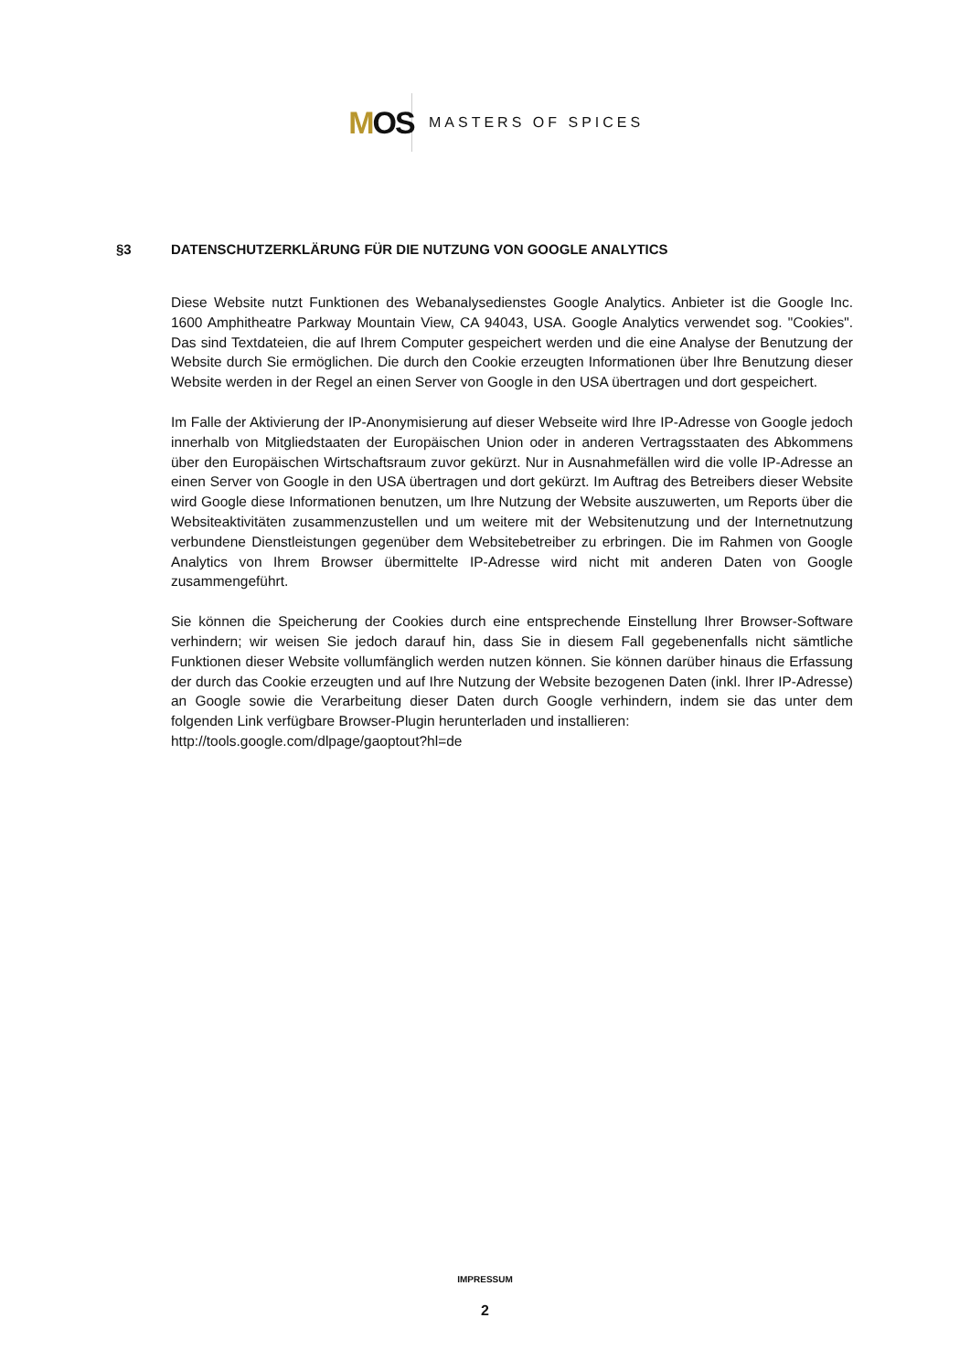M OS
MASTERS OF SPICES
§3 DATENSCHUTZERKLÄRUNG FÜR DIE NUTZUNG VON GOOGLE ANALYTICS
Diese Website nutzt Funktionen des Webanalysedienstes Google Analytics. Anbieter ist die Google Inc. 1600 Amphitheatre Parkway Mountain View, CA 94043, USA. Google Analytics verwendet sog. "Cookies". Das sind Textdateien, die auf Ihrem Computer gespeichert werden und die eine Analyse der Benutzung der Website durch Sie ermöglichen. Die durch den Cookie erzeugten Informationen über Ihre Benutzung dieser Website werden in der Regel an einen Server von Google in den USA übertragen und dort gespeichert.
Im Falle der Aktivierung der IP-Anonymisierung auf dieser Webseite wird Ihre IP-Adresse von Google jedoch innerhalb von Mitgliedstaaten der Europäischen Union oder in anderen Vertragsstaaten des Abkommens über den Europäischen Wirtschaftsraum zuvor gekürzt. Nur in Ausnahmefällen wird die volle IP-Adresse an einen Server von Google in den USA übertragen und dort gekürzt. Im Auftrag des Betreibers dieser Website wird Google diese Informationen benutzen, um Ihre Nutzung der Website auszuwerten, um Reports über die Websiteaktivitäten zusammenzustellen und um weitere mit der Websitenutzung und der Internetnutzung verbundene Dienstleistungen gegenüber dem Websitebetreiber zu erbringen. Die im Rahmen von Google Analytics von Ihrem Browser übermittelte IP-Adresse wird nicht mit anderen Daten von Google zusammengeführt.
Sie können die Speicherung der Cookies durch eine entsprechende Einstellung Ihrer Browser-Software verhindern; wir weisen Sie jedoch darauf hin, dass Sie in diesem Fall gegebenenfalls nicht sämtliche Funktionen dieser Website vollumfänglich werden nutzen können. Sie können darüber hinaus die Erfassung der durch das Cookie erzeugten und auf Ihre Nutzung der Website bezogenen Daten (inkl. Ihrer IP-Adresse) an Google sowie die Verarbeitung dieser Daten durch Google verhindern, indem sie das unter dem folgenden Link verfügbare Browser-Plugin herunterladen und installieren:
http://tools.google.com/dlpage/gaoptout?hl=de
IMPRESSUM
2